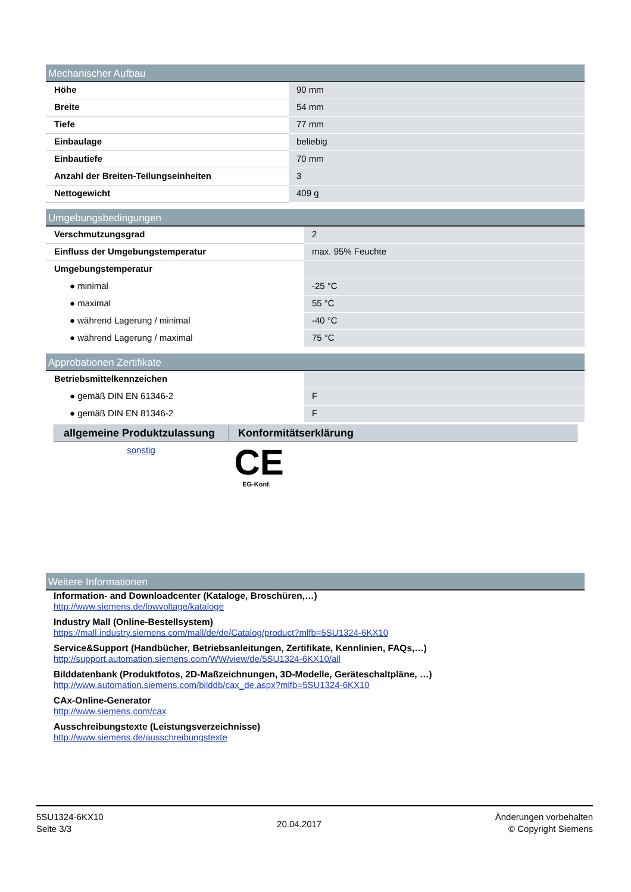Mechanischer Aufbau
| Höhe | 90 mm |
| Breite | 54 mm |
| Tiefe | 77 mm |
| Einbaulage | beliebig |
| Einbautiefe | 70 mm |
| Anzahl der Breiten-Teilungseinheiten | 3 |
| Nettogewicht | 409 g |
Umgebungsbedingungen
| Verschmutzungsgrad | 2 |
| Einfluss der Umgebungstemperatur | max. 95% Feuchte |
| Umgebungstemperatur | |
| ● minimal | -25 °C |
| ● maximal | 55 °C |
| ● während Lagerung / minimal | -40 °C |
| ● während Lagerung / maximal | 75 °C |
Approbationen Zertifikate
| Betriebsmittelkennzeichen | |
| ● gemäß DIN EN 61346-2 | F |
| ● gemäß DIN EN 81346-2 | F |
| allgemeine Produktzulassung | Konformitätserklärung |
| --- | --- |
| sonstig | CE EG-Konf. |
Weitere Informationen
Information- and Downloadcenter (Kataloge, Broschüren,…)
http://www.siemens.de/lowvoltage/kataloge
Industry Mall (Online-Bestellsystem)
https://mall.industry.siemens.com/mall/de/de/Catalog/product?mlfb=5SU1324-6KX10
Service&Support (Handbücher, Betriebsanleitungen, Zertifikate, Kennlinien, FAQs,…)
http://support.automation.siemens.com/WW/view/de/5SU1324-6KX10/all
Bilddatenbank (Produktfotos, 2D-Maßzeichnungen, 3D-Modelle, Geräteschaltpläne, …)
http://www.automation.siemens.com/bilddb/cax_de.aspx?mlfb=5SU1324-6KX10
CAx-Online-Generator
http://www.siemens.com/cax
Ausschreibungstexte (Leistungsverzeichnisse)
http://www.siemens.de/ausschreibungstexte
5SU1324-6KX10
Seite 3/3
20.04.2017
Änderungen vorbehalten
© Copyright Siemens